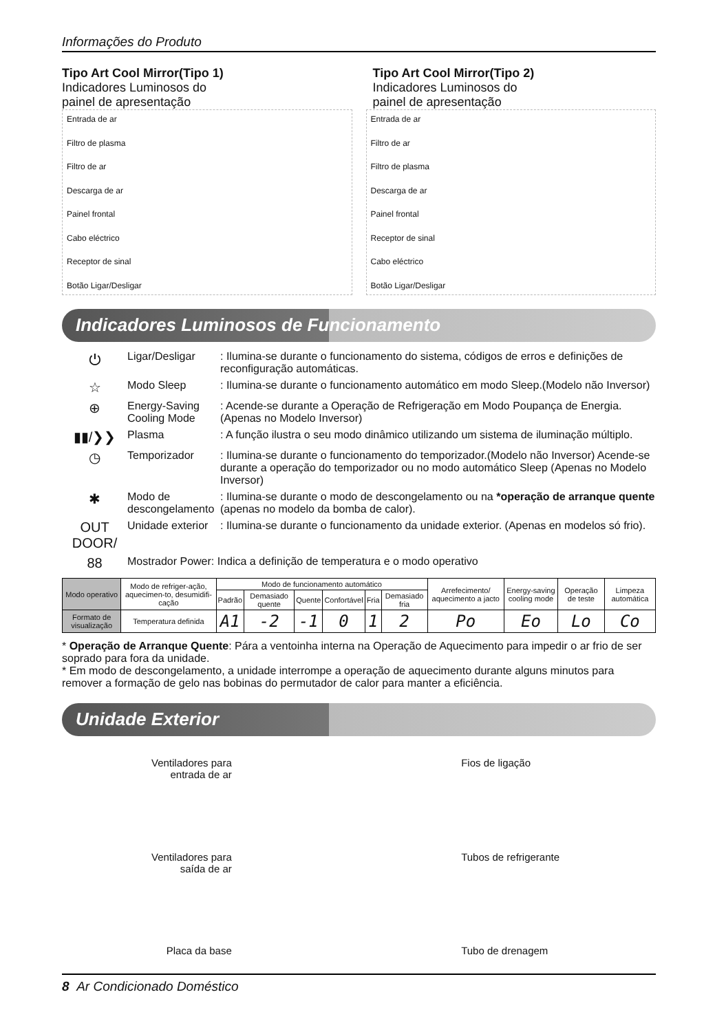Informações do Produto
Tipo Art Cool Mirror(Tipo 1)
Indicadores Luminosos do
painel de apresentação
Tipo Art Cool Mirror(Tipo 2)
Indicadores Luminosos do
painel de apresentação
Entrada de ar
Filtro de plasma
Filtro de ar
Descarga de ar
Painel frontal
Cabo eléctrico
Receptor de sinal
Botão Ligar/Desligar
Entrada de ar
Filtro de ar
Filtro de plasma
Descarga de ar
Painel frontal
Receptor de sinal
Cabo eléctrico
Botão Ligar/Desligar
Indicadores Luminosos de Funcionamento
⏻ Ligar/Desligar: Ilumina-se durante o funcionamento do sistema, códigos de erros e definições de reconfiguração automáticas.
☆ Modo Sleep: Ilumina-se durante o funcionamento automático em modo Sleep.(Modelo não Inversor)
⊕ Energy-Saving Cooling Mode: Acende-se durante a Operação de Refrigeração em Modo Poupança de Energia. (Apenas no Modelo Inversor)
▮▮/❯❯ Plasma: A função ilustra o seu modo dinâmico utilizando um sistema de iluminação múltiplo.
◷ Temporizador: Ilumina-se durante o funcionamento do temporizador.(Modelo não Inversor) Acende-se durante a operação do temporizador ou no modo automático Sleep (Apenas no Modelo Inversor)
✱ Modo de descongelamento: Ilumina-se durante o modo de descongelamento ou na *operação de arranque quente (apenas no modelo da bomba de calor).
OUT DOOR/ Unidade exterior: Ilumina-se durante o funcionamento da unidade exterior. (Apenas en modelos só frio).
88 Mostrador Power: Indica a definição de temperatura e o modo operativo
| Modo operativo | Modo de refriger-ação, aquecimen-to, desumidifi-cação | Modo de funcionamento automático | | | | | | Arrefecimento/ aquecimento a jacto | Energy-saving cooling mode | Operação de teste | Limpeza automática |
| --- | --- | --- | --- | --- | --- | --- | --- | --- | --- | --- | --- |
| | | Padrão | Demasiado quente | Quente | Confortável | Fria | Demasiado fria | | | | |
| Formato de visualização | Temperatura definida | A1 | -2 | -1 | 0 | 1 | 2 | Po | Eo | Lo | Co |
* Operação de Arranque Quente: Pára a ventoinha interna na Operação de Aquecimento para impedir o ar frio de ser soprado para fora da unidade.
* Em modo de descongelamento, a unidade interrompe a operação de aquecimento durante alguns minutos para remover a formação de gelo nas bobinas do permutador de calor para manter a eficiência.
Unidade Exterior
Ventiladores para
entrada de ar
Ventiladores para
saída de ar
Placa da base
Fios de ligação
Tubos de refrigerante
Tubo de drenagem
8 Ar Condicionado Doméstico